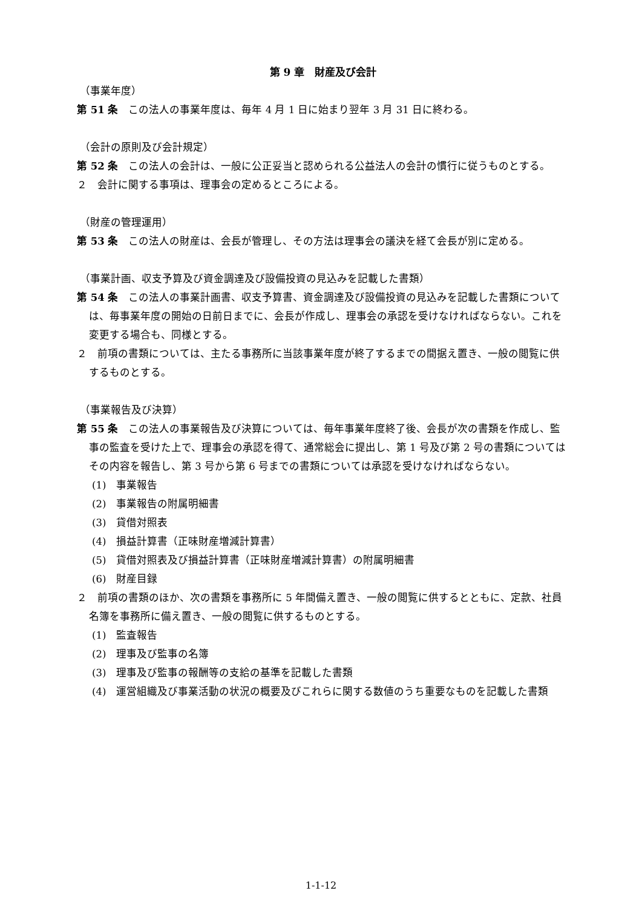第 9 章　財産及び会計
（事業年度）
第 51 条　この法人の事業年度は、毎年 4 月 1 日に始まり翌年 3 月 31 日に終わる。
（会計の原則及び会計規定）
第 52 条　この法人の会計は、一般に公正妥当と認められる公益法人の会計の慣行に従うものとする。
２　会計に関する事項は、理事会の定めるところによる。
（財産の管理運用）
第 53 条　この法人の財産は、会長が管理し、その方法は理事会の議決を経て会長が別に定める。
（事業計画、収支予算及び資金調達及び設備投資の見込みを記載した書類）
第 54 条　この法人の事業計画書、収支予算書、資金調達及び設備投資の見込みを記載した書類については、毎事業年度の開始の日前日までに、会長が作成し、理事会の承認を受けなければならない。これを変更する場合も、同様とする。
２　前項の書類については、主たる事務所に当該事業年度が終了するまでの間据え置き、一般の閲覧に供するものとする。
（事業報告及び決算）
第 55 条　この法人の事業報告及び決算については、毎年事業年度終了後、会長が次の書類を作成し、監事の監査を受けた上で、理事会の承認を得て、通常総会に提出し、第 1 号及び第 2 号の書類についてはその内容を報告し、第 3 号から第 6 号までの書類については承認を受けなければならない。
(1)　事業報告
(2)　事業報告の附属明細書
(3)　貸借対照表
(4)　損益計算書（正味財産増減計算書）
(5)　貸借対照表及び損益計算書（正味財産増減計算書）の附属明細書
(6)　財産目録
２　前項の書類のほか、次の書類を事務所に 5 年間備え置き、一般の閲覧に供するとともに、定款、社員名簿を事務所に備え置き、一般の閲覧に供するものとする。
(1)　監査報告
(2)　理事及び監事の名簿
(3)　理事及び監事の報酬等の支給の基準を記載した書類
(4)　運営組織及び事業活動の状況の概要及びこれらに関する数値のうち重要なものを記載した書類
1-1-12